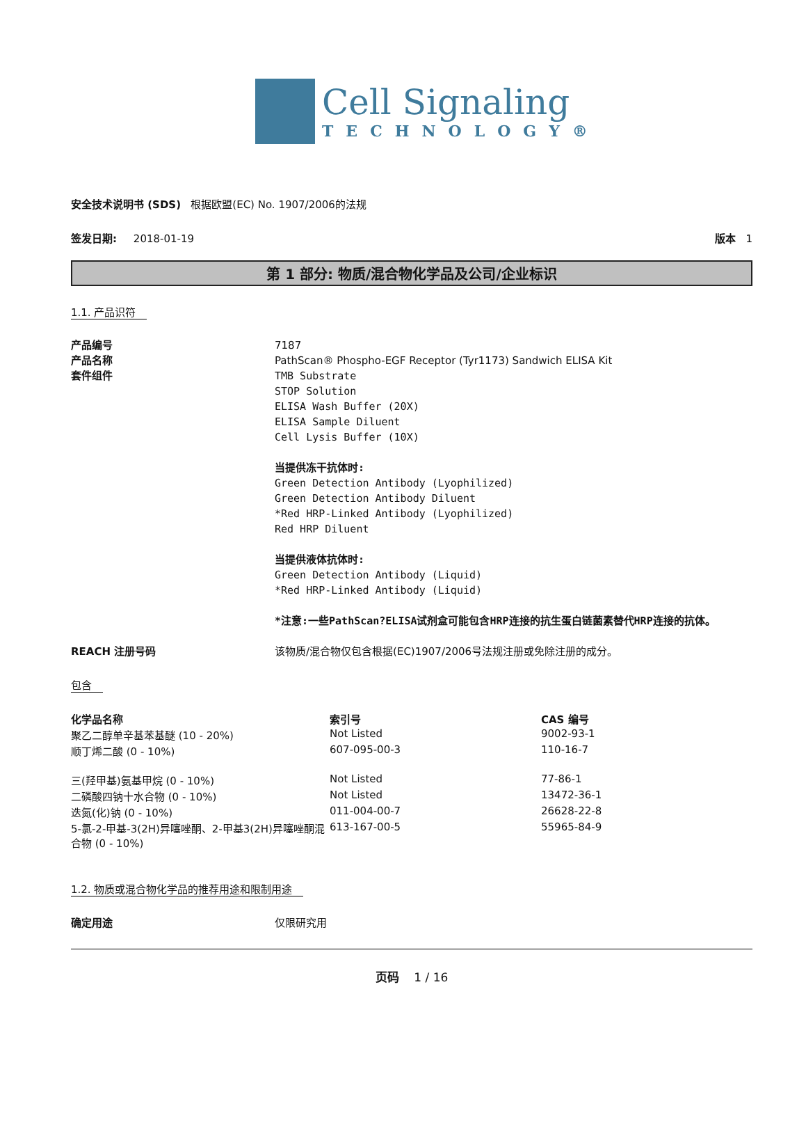Cell Signaling
TECHNOLOGY®
安全技术说明书 (SDS) 根据欧盟(EC) No. 1907/2006的法规
签发日期: 2018-01-19 版本 1
第 1 部分: 物质/混合物化学品及公司/企业标识
1.1. 产品识符
产品编号 7187
产品名称 PathScan® Phospho-EGF Receptor (Tyr1173) Sandwich ELISA Kit
套件组件 TMB Substrate
STOP Solution
ELISA Wash Buffer (20X)
ELISA Sample Diluent
Cell Lysis Buffer (10X)
当提供冻干抗体时:
Green Detection Antibody (Lyophilized)
Green Detection Antibody Diluent
*Red HRP-Linked Antibody (Lyophilized)
Red HRP Diluent
当提供液体抗体时:
Green Detection Antibody (Liquid)
*Red HRP-Linked Antibody (Liquid)
*注意:一些PathScan?ELISA试剂盒可能包含HRP连接的抗生蛋白链菌素替代HRP连接的抗体。
REACH 注册号码 该物质/混合物仅包含根据(EC)1907/2006号法规注册或免除注册的成分。
包含
| 化学品名称 | 索引号 | CAS 编号 |
| --- | --- | --- |
| 聚乙二醇单辛基苯基醚 (10 - 20%) | Not Listed | 9002-93-1 |
| 顺丁烯二酸 (0 - 10%) | 607-095-00-3 | 110-16-7 |
| 三(羟甲基)氨基甲烷 (0 - 10%) | Not Listed | 77-86-1 |
| 二磷酸四钠十水合物 (0 - 10%) | Not Listed | 13472-36-1 |
| 迭氮(化)钠 (0 - 10%) | 011-004-00-7 | 26628-22-8 |
| 5-氯-2-甲基-3(2H)异噻唑酮、2-甲基3(2H)异噻唑酮混合物 (0 - 10%) | 613-167-00-5 | 55965-84-9 |
1.2. 物质或混合物化学品的推荐用途和限制用途
确定用途 仅限研究用
页码 1 / 16